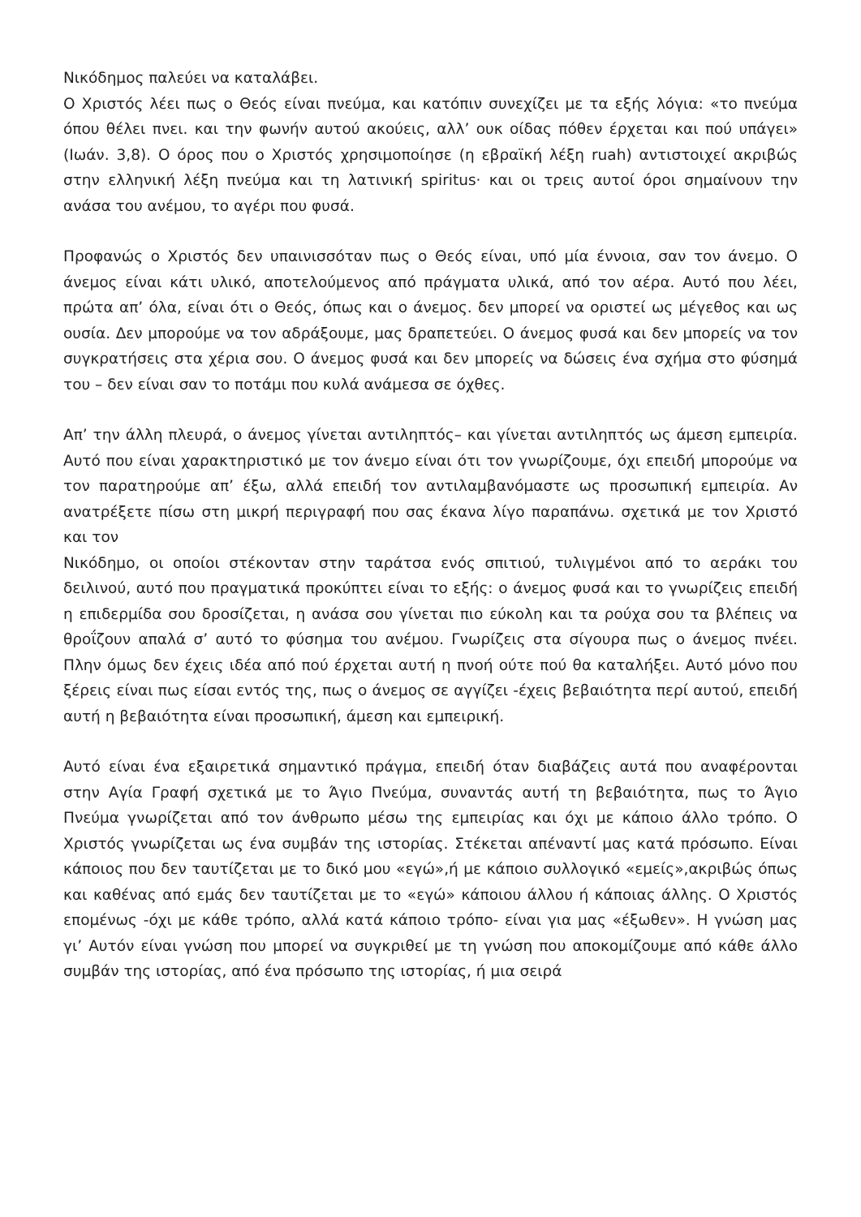Νικόδημος παλεύει να καταλάβει.
Ο Χριστός λέει πως ο Θεός είναι πνεύμα, και κατόπιν συνεχίζει με τα εξής λόγια: «το πνεύμα όπου θέλει πνει. και την φωνήν αυτού ακούεις, αλλ’ ουκ οίδας πόθεν έρχεται και πού υπάγει» (Ιωάν. 3,8). Ο όρος που ο Χριστός χρησιμοποίησε (η εβραϊκή λέξη ruah) αντιστοιχεί ακριβώς στην ελληνική λέξη πνεύμα και τη λατινική spiritus· και οι τρεις αυτοί όροι σημαίνουν την ανάσα του ανέμου, το αγέρι που φυσά.
Προφανώς ο Χριστός δεν υπαινισσόταν πως ο Θεός είναι, υπό μία έννοια, σαν τον άνεμο. Ο άνεμος είναι κάτι υλικό, αποτελούμενος από πράγματα υλικά, από τον αέρα. Αυτό που λέει, πρώτα απ’ όλα, είναι ότι ο Θεός, όπως και ο άνεμος. δεν μπορεί να οριστεί ως μέγεθος και ως ουσία. Δεν μπορούμε να τον αδράξουμε, μας δραπετεύει. Ο άνεμος φυσά και δεν μπορείς να τον συγκρατήσεις στα χέρια σου. Ο άνεμος φυσά και δεν μπορείς να δώσεις ένα σχήμα στο φύσημά του – δεν είναι σαν το ποτάμι που κυλά ανάμεσα σε όχθες.
Απ’ την άλλη πλευρά, ο άνεμος γίνεται αντιληπτός– και γίνεται αντιληπτός ως άμεση εμπειρία. Αυτό που είναι χαρακτηριστικό με τον άνεμο είναι ότι τον γνωρίζουμε, όχι επειδή μπορούμε να τον παρατηρούμε απ’ έξω, αλλά επειδή τον αντιλαμβανόμαστε ως προσωπική εμπειρία. Αν ανατρέξετε πίσω στη μικρή περιγραφή που σας έκανα λίγο παραπάνω. σχετικά με τον Χριστό και τον
Νικόδημο, οι οποίοι στέκονταν στην ταράτσα ενός σπιτιού, τυλιγμένοι από το αεράκι του δειλινού, αυτό που πραγματικά προκύπτει είναι το εξής: ο άνεμος φυσά και το γνωρίζεις επειδή η επιδερμίδα σου δροσίζεται, η ανάσα σου γίνεται πιο εύκολη και τα ρούχα σου τα βλέπεις να θροΐζουν απαλά σ’ αυτό το φύσημα του ανέμου. Γνωρίζεις στα σίγουρα πως ο άνεμος πνέει. Πλην όμως δεν έχεις ιδέα από πού έρχεται αυτή η πνοή ούτε πού θα καταλήξει. Αυτό μόνο που ξέρεις είναι πως είσαι εντός της, πως ο άνεμος σε αγγίζει -έχεις βεβαιότητα περί αυτού, επειδή αυτή η βεβαιότητα είναι προσωπική, άμεση και εμπειρική.
Αυτό είναι ένα εξαιρετικά σημαντικό πράγμα, επειδή όταν διαβάζεις αυτά που αναφέρονται στην Αγία Γραφή σχετικά με το Άγιο Πνεύμα, συναντάς αυτή τη βεβαιότητα, πως το Άγιο Πνεύμα γνωρίζεται από τον άνθρωπο μέσω της εμπειρίας και όχι με κάποιο άλλο τρόπο. Ο Χριστός γνωρίζεται ως ένα συμβάν της ιστορίας. Στέκεται απέναντί μας κατά πρόσωπο. Είναι κάποιος που δεν ταυτίζεται με το δικό μου «εγώ»,ή με κάποιο συλλογικό «εμείς»,ακριβώς όπως και καθένας από εμάς δεν ταυτίζεται με το «εγώ» κάποιου άλλου ή κάποιας άλλης. Ο Χριστός επομένως -όχι με κάθε τρόπο, αλλά κατά κάποιο τρόπο- είναι για μας «έξωθεν». Η γνώση μας γι’ Αυτόν είναι γνώση που μπορεί να συγκριθεί με τη γνώση που αποκομίζουμε από κάθε άλλο συμβάν της ιστορίας, από ένα πρόσωπο της ιστορίας, ή μια σειρά